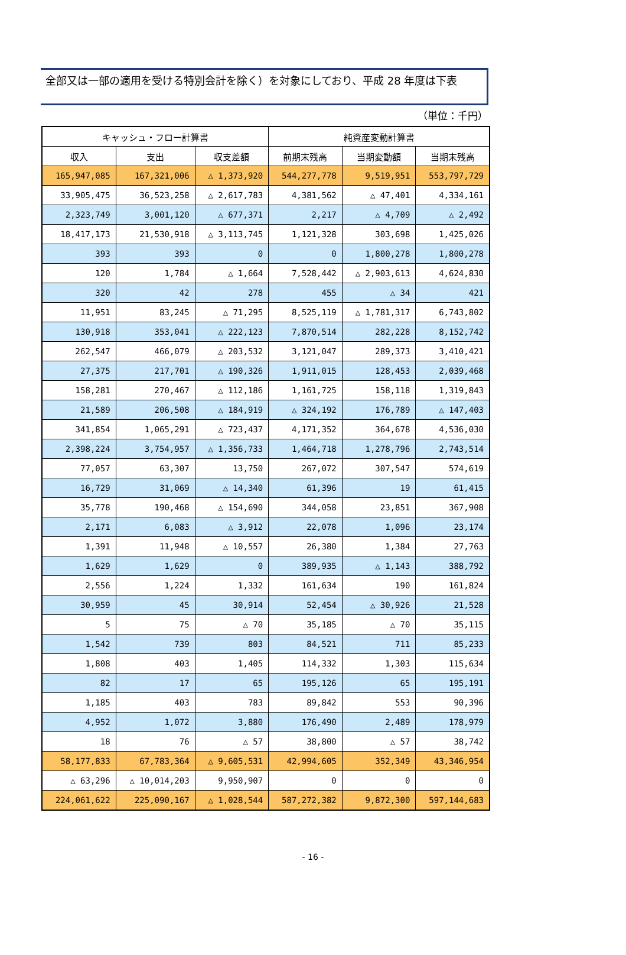全部又は一部の適用を受ける特別会計を除く）を対象にしており、平成 28 年度は下表
（単位：千円）
| キャッシュ・フロー計算書 | | | 純資産変動計算書 | | |
| --- | --- | --- | --- | --- | --- |
| 収入 | 支出 | 収支差額 | 前期末残高 | 当期変動額 | 当期末残高 |
| 165,947,085 | 167,321,006 | △ 1,373,920 | 544,277,778 | 9,519,951 | 553,797,729 |
| 33,905,475 | 36,523,258 | △ 2,617,783 | 4,381,562 | △ 47,401 | 4,334,161 |
| 2,323,749 | 3,001,120 | △ 677,371 | 2,217 | △ 4,709 | △ 2,492 |
| 18,417,173 | 21,530,918 | △ 3,113,745 | 1,121,328 | 303,698 | 1,425,026 |
| 393 | 393 | 0 | 0 | 1,800,278 | 1,800,278 |
| 120 | 1,784 | △ 1,664 | 7,528,442 | △ 2,903,613 | 4,624,830 |
| 320 | 42 | 278 | 455 | △ 34 | 421 |
| 11,951 | 83,245 | △ 71,295 | 8,525,119 | △ 1,781,317 | 6,743,802 |
| 130,918 | 353,041 | △ 222,123 | 7,870,514 | 282,228 | 8,152,742 |
| 262,547 | 466,079 | △ 203,532 | 3,121,047 | 289,373 | 3,410,421 |
| 27,375 | 217,701 | △ 190,326 | 1,911,015 | 128,453 | 2,039,468 |
| 158,281 | 270,467 | △ 112,186 | 1,161,725 | 158,118 | 1,319,843 |
| 21,589 | 206,508 | △ 184,919 | △ 324,192 | 176,789 | △ 147,403 |
| 341,854 | 1,065,291 | △ 723,437 | 4,171,352 | 364,678 | 4,536,030 |
| 2,398,224 | 3,754,957 | △ 1,356,733 | 1,464,718 | 1,278,796 | 2,743,514 |
| 77,057 | 63,307 | 13,750 | 267,072 | 307,547 | 574,619 |
| 16,729 | 31,069 | △ 14,340 | 61,396 | 19 | 61,415 |
| 35,778 | 190,468 | △ 154,690 | 344,058 | 23,851 | 367,908 |
| 2,171 | 6,083 | △ 3,912 | 22,078 | 1,096 | 23,174 |
| 1,391 | 11,948 | △ 10,557 | 26,380 | 1,384 | 27,763 |
| 1,629 | 1,629 | 0 | 389,935 | △ 1,143 | 388,792 |
| 2,556 | 1,224 | 1,332 | 161,634 | 190 | 161,824 |
| 30,959 | 45 | 30,914 | 52,454 | △ 30,926 | 21,528 |
| 5 | 75 | △ 70 | 35,185 | △ 70 | 35,115 |
| 1,542 | 739 | 803 | 84,521 | 711 | 85,233 |
| 1,808 | 403 | 1,405 | 114,332 | 1,303 | 115,634 |
| 82 | 17 | 65 | 195,126 | 65 | 195,191 |
| 1,185 | 403 | 783 | 89,842 | 553 | 90,396 |
| 4,952 | 1,072 | 3,880 | 176,490 | 2,489 | 178,979 |
| 18 | 76 | △ 57 | 38,800 | △ 57 | 38,742 |
| 58,177,833 | 67,783,364 | △ 9,605,531 | 42,994,605 | 352,349 | 43,346,954 |
| △ 63,296 | △ 10,014,203 | 9,950,907 | 0 | 0 | 0 |
| 224,061,622 | 225,090,167 | △ 1,028,544 | 587,272,382 | 9,872,300 | 597,144,683 |
- 16 -